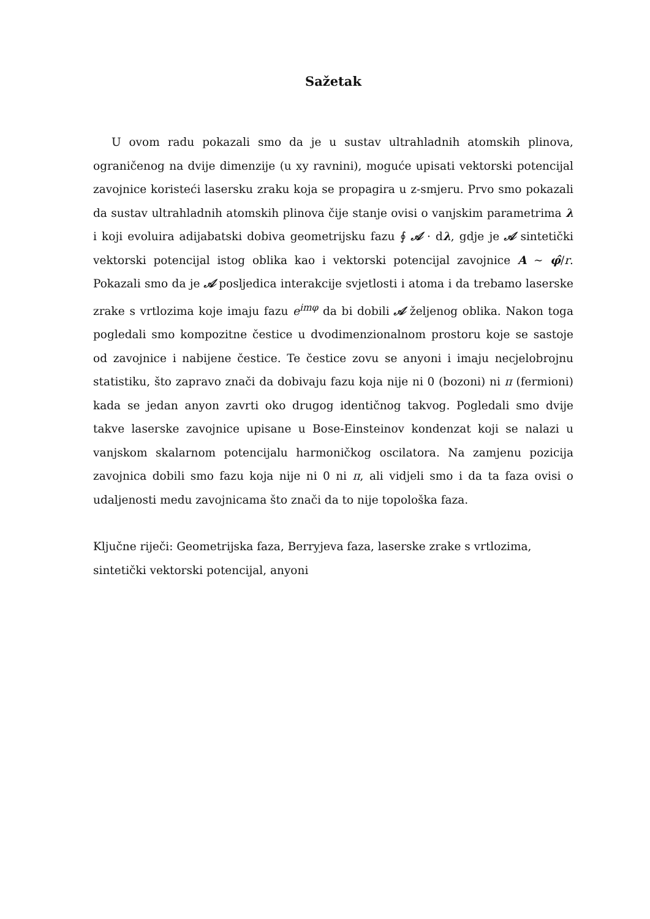Sažetak
U ovom radu pokazali smo da je u sustav ultrahladnih atomskih plinova, ograničenog na dvije dimenzije (u xy ravnini), moguće upisati vektorski potencijal zavojnice koristeći lasersku zraku koja se propagira u z-smjeru. Prvo smo pokazali da sustav ultrahladnih atomskih plinova čije stanje ovisi o vanjskim parametrima λ i koji evoluira adijabatski dobiva geometrijsku fazu ∮ 𝒜 · dλ, gdje je 𝒜 sintetički vektorski potencijal istog oblika kao i vektorski potencijal zavojnice A ∼ φ̂/r. Pokazali smo da je 𝒜 posljedica interakcije svjetlosti i atoma i da trebamo laserske zrake s vrtlozima koje imaju fazu e<sup>imφ</sup> da bi dobili 𝒜 željenog oblika. Nakon toga pogledali smo kompozitne čestice u dvodimenzionalnom prostoru koje se sastoje od zavojnice i nabijene čestice. Te čestice zovu se anyoni i imaju necjelobrojnu statistiku, što zapravo znači da dobivaju fazu koja nije ni 0 (bozoni) ni π (fermioni) kada se jedan anyon zavrti oko drugog identičnog takvog. Pogledali smo dvije takve laserske zavojnice upisane u Bose-Einsteinov kondenzat koji se nalazi u vanjskom skalarnom potencijalu harmoničkog oscilatora. Na zamjenu pozicija zavojnica dobili smo fazu koja nije ni 0 ni π, ali vidjeli smo i da ta faza ovisi o udaljenosti medu zavojnicama što znači da to nije topološka faza.
Ključne riječi: Geometrijska faza, Berryjeva faza, laserske zrake s vrtlozima, sintetički vektorski potencijal, anyoni